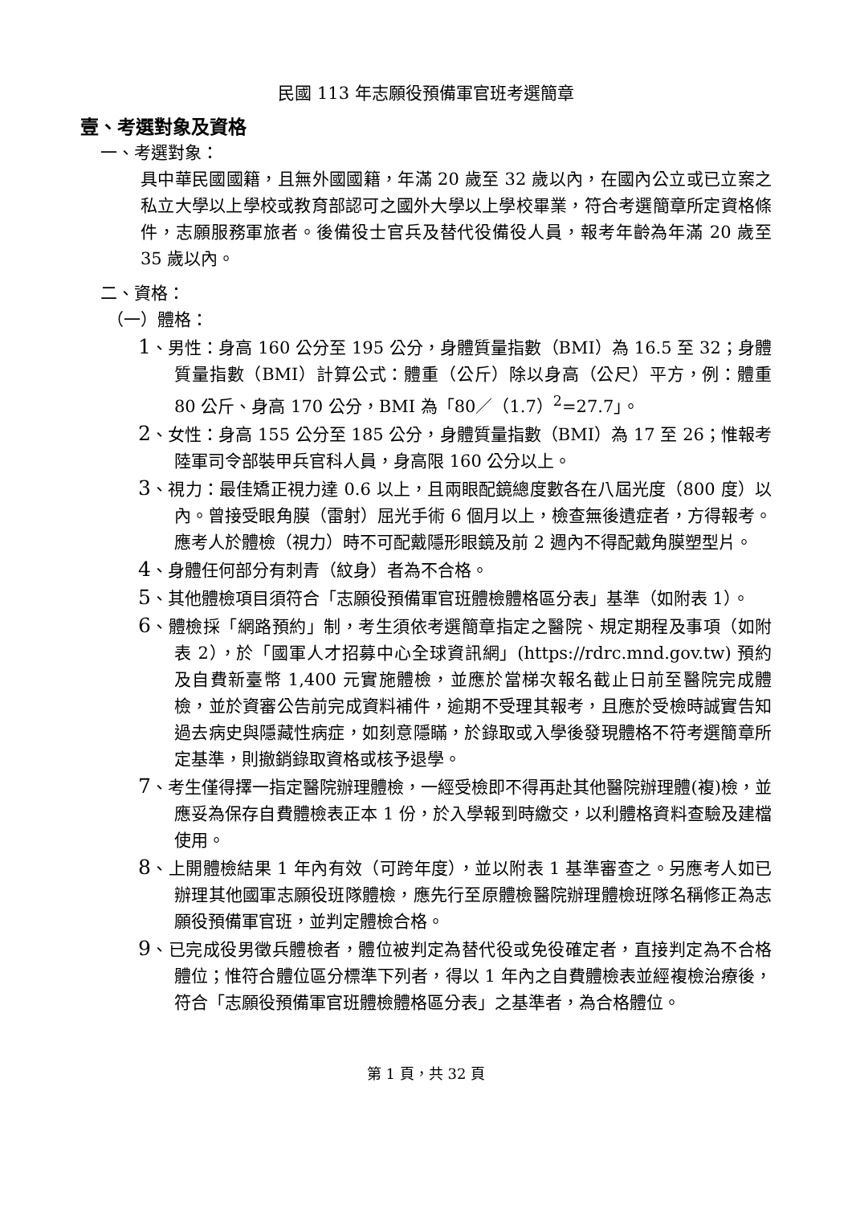民國 113 年志願役預備軍官班考選簡章
壹、考選對象及資格
一、考選對象：
具中華民國國籍，且無外國國籍，年滿 20 歲至 32 歲以內，在國內公立或已立案之私立大學以上學校或教育部認可之國外大學以上學校畢業，符合考選簡章所定資格條件，志願服務軍旅者。後備役士官兵及替代役備役人員，報考年齡為年滿 20 歲至 35 歲以內。
二、資格：
（一）體格：
1、男性：身高 160 公分至 195 公分，身體質量指數（BMI）為 16.5 至 32；身體質量指數（BMI）計算公式：體重（公斤）除以身高（公尺）平方，例：體重 80 公斤、身高 170 公分，BMI 為「80／（1.7）<sup>2</sup>=27.7」。
2、女性：身高 155 公分至 185 公分，身體質量指數（BMI）為 17 至 26；惟報考陸軍司令部裝甲兵官科人員，身高限 160 公分以上。
3、視力：最佳矯正視力達 0.6 以上，且兩眼配鏡總度數各在八屆光度（800 度）以內。曾接受眼角膜（雷射）屈光手術 6 個月以上，檢查無後遺症者，方得報考。應考人於體檢（視力）時不可配戴隱形眼鏡及前 2 週內不得配戴角膜塑型片。
4、身體任何部分有刺青（紋身）者為不合格。
5、其他體檢項目須符合「志願役預備軍官班體檢體格區分表」基準（如附表 1）。
6、體檢採「網路預約」制，考生須依考選簡章指定之醫院、規定期程及事項（如附表 2），於「國軍人才招募中心全球資訊網」(https://rdrc.mnd.gov.tw) 預約及自費新臺幣 1,400 元實施體檢，並應於當梯次報名截止日前至醫院完成體檢，並於資審公告前完成資料補件，逾期不受理其報考，且應於受檢時誠實告知過去病史與隱藏性病症，如刻意隱瞞，於錄取或入學後發現體格不符考選簡章所定基準，則撤銷錄取資格或核予退學。
7、考生僅得擇一指定醫院辦理體檢，一經受檢即不得再赴其他醫院辦理體(複)檢，並應妥為保存自費體檢表正本 1 份，於入學報到時繳交，以利體格資料查驗及建檔使用。
8、上開體檢結果 1 年內有效（可跨年度），並以附表 1 基準審查之。另應考人如已辦理其他國軍志願役班隊體檢，應先行至原體檢醫院辦理體檢班隊名稱修正為志願役預備軍官班，並判定體檢合格。
9、已完成役男徵兵體檢者，體位被判定為替代役或免役確定者，直接判定為不合格體位；惟符合體位區分標準下列者，得以 1 年內之自費體檢表並經複檢治療後，符合「志願役預備軍官班體檢體格區分表」之基準者，為合格體位。
第 1 頁，共 32 頁